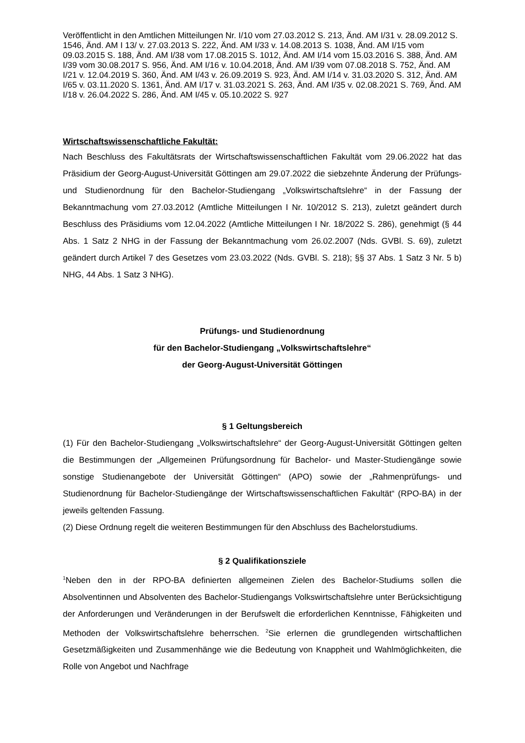Veröffentlicht in den Amtlichen Mitteilungen Nr. I/10 vom 27.03.2012 S. 213, Änd. AM I/31 v. 28.09.2012 S. 1546, Änd. AM I 13/ v. 27.03.2013 S. 222, Änd. AM I/33 v. 14.08.2013 S. 1038, Änd. AM I/15 vom 09.03.2015 S. 188, Änd. AM I/38 vom 17.08.2015 S. 1012, Änd. AM I/14 vom 15.03.2016 S. 388, Änd. AM I/39 vom 30.08.2017 S. 956, Änd. AM I/16 v. 10.04.2018, Änd. AM I/39 vom 07.08.2018 S. 752, Änd. AM I/21 v. 12.04.2019 S. 360, Änd. AM I/43 v. 26.09.2019 S. 923, Änd. AM I/14 v. 31.03.2020 S. 312, Änd. AM I/65 v. 03.11.2020 S. 1361, Änd. AM I/17 v. 31.03.2021 S. 263, Änd. AM I/35 v. 02.08.2021 S. 769, Änd. AM I/18 v. 26.04.2022 S. 286, Änd. AM I/45 v. 05.10.2022 S. 927
Wirtschaftswissenschaftliche Fakultät:
Nach Beschluss des Fakultätsrats der Wirtschaftswissenschaftlichen Fakultät vom 29.06.2022 hat das Präsidium der Georg-August-Universität Göttingen am 29.07.2022 die siebzehnte Änderung der Prüfungs- und Studienordnung für den Bachelor-Studiengang „Volkswirtschaftslehre“ in der Fassung der Bekanntmachung vom 27.03.2012 (Amtliche Mitteilungen I Nr. 10/2012 S. 213), zuletzt geändert durch Beschluss des Präsidiums vom 12.04.2022 (Amtliche Mitteilungen I Nr. 18/2022 S. 286), genehmigt (§ 44 Abs. 1 Satz 2 NHG in der Fassung der Bekanntmachung vom 26.02.2007 (Nds. GVBl. S. 69), zuletzt geändert durch Artikel 7 des Gesetzes vom 23.03.2022 (Nds. GVBl. S. 218); §§ 37 Abs. 1 Satz 3 Nr. 5 b) NHG, 44 Abs. 1 Satz 3 NHG).
Prüfungs- und Studienordnung
für den Bachelor-Studiengang „Volkswirtschaftslehre“
der Georg-August-Universität Göttingen
§ 1 Geltungsbereich
(1) Für den Bachelor-Studiengang „Volkswirtschaftslehre“ der Georg-August-Universität Göttingen gelten die Bestimmungen der „Allgemeinen Prüfungsordnung für Bachelor- und Master-Studiengänge sowie sonstige Studienangebote der Universität Göttingen“ (APO) sowie der „Rahmenprüfungs- und Studienordnung für Bachelor-Studiengänge der Wirtschaftswissenschaftlichen Fakultät“ (RPO-BA) in der jeweils geltenden Fassung.
(2) Diese Ordnung regelt die weiteren Bestimmungen für den Abschluss des Bachelorstudiums.
§ 2 Qualifikationsziele
<sup>1</sup> Neben den in der RPO-BA definierten allgemeinen Zielen des Bachelor-Studiums sollen die Absolventinnen und Absolventen des Bachelor-Studiengangs Volkswirtschaftslehre unter Berücksichtigung der Anforderungen und Veränderungen in der Berufswelt die erforderlichen Kenntnisse, Fähigkeiten und Methoden der Volkswirtschaftslehre beherrschen. <sup>2</sup>Sie erlernen die grundlegenden wirtschaftlichen Gesetzmäßigkeiten und Zusammenhänge wie die Bedeutung von Knappheit und Wahlmöglichkeiten, die Rolle von Angebot und Nachfrage